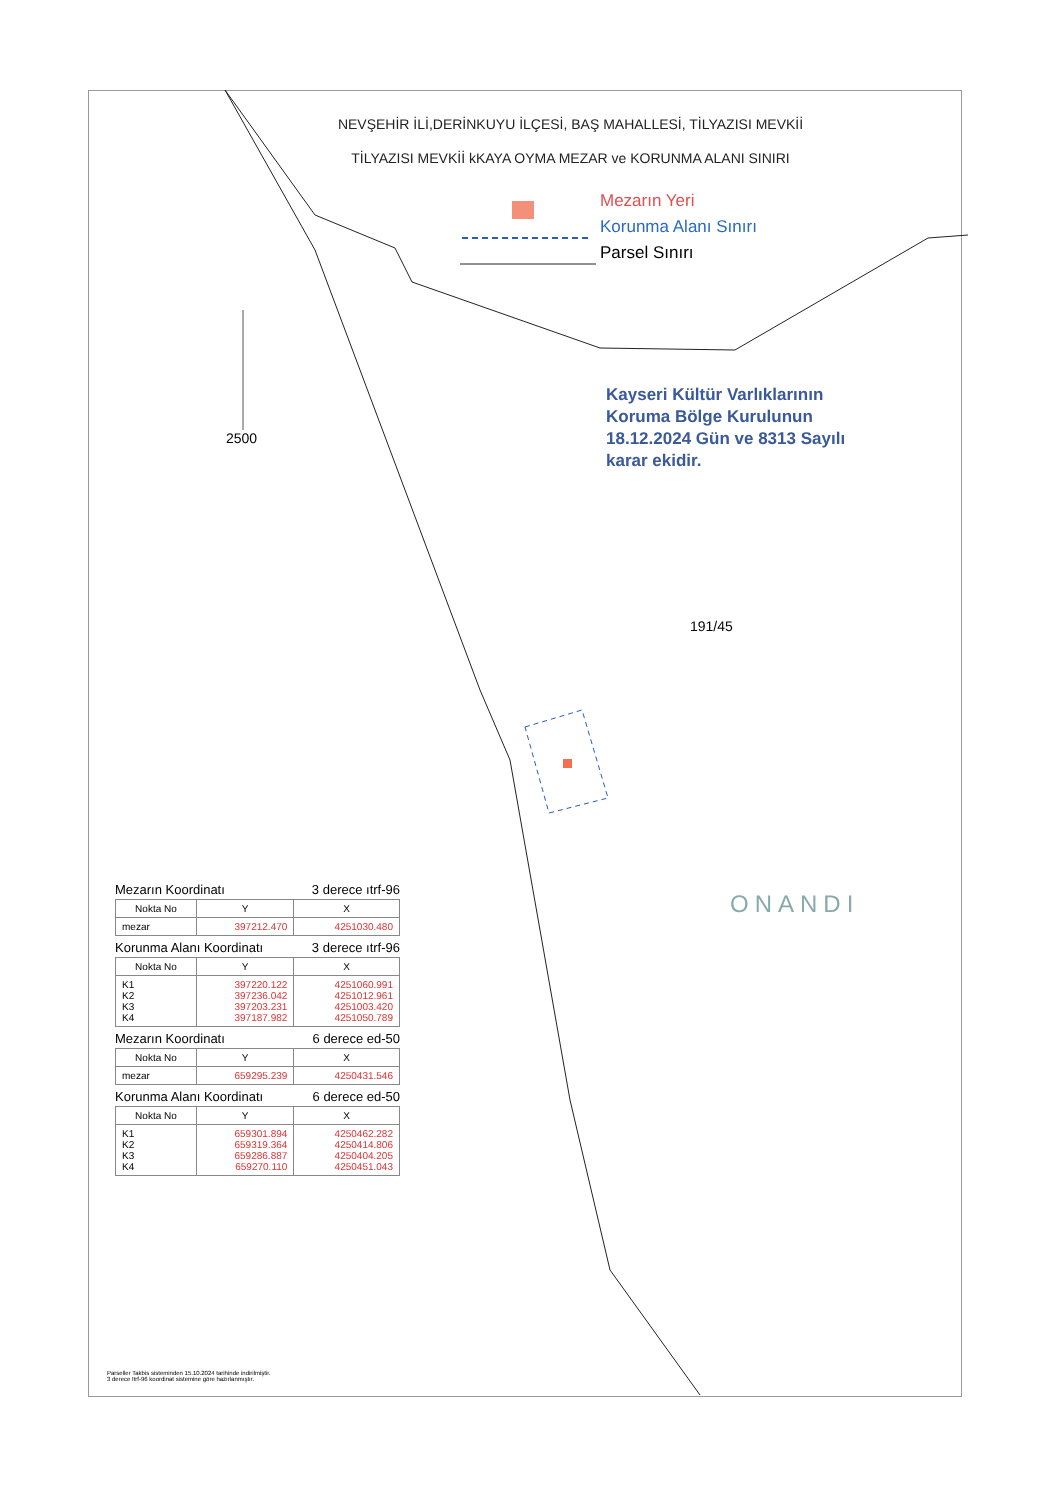NEVŞEHİR İLİ,DERİNKUYU İLÇESİ, BAŞ MAHALLESİ, TİLYAZISI MEVKİİ
TİLYAZISI MEVKİİ kKAYA OYMA MEZAR ve KORUNMA ALANI SINIRI
Mezarın Yeri
Korunma Alanı Sınırı
Parsel Sınırı
Kayseri Kültür Varlıklarının
Koruma Bölge Kurulunun
18.12.2024 Gün ve 8313 Sayılı
karar ekidir.
2500
191/45
ONANDI
Mezarın Koordinatı 3 derece ıtrf-96
| Nokta No | Y | X |
| --- | --- | --- |
| mezar | 397212.470 | 4251030.480 |
Korunma Alanı Koordinatı 3 derece ıtrf-96
| Nokta No | Y | X |
| --- | --- | --- |
| K1 K2 K3 K4 | 397220.122 397236.042 397203.231 397187.982 | 4251060.991 4251012.961 4251003.420 4251050.789 |
Mezarın Koordinatı 6 derece ed-50
| Nokta No | Y | X |
| --- | --- | --- |
| mezar | 659295.239 | 4250431.546 |
Korunma Alanı Koordinatı 6 derece ed-50
| Nokta No | Y | X |
| --- | --- | --- |
| K1 K2 K3 K4 | 659301.894 659319.364 659286.887 659270.110 | 4250462.282 4250414.806 4250404.205 4250451.043 |
Parseller Takbis sisteminden 15.10.2024 tarihinde indirilmiştir.
3 derece Itrf-96 koordinat sistemine göre hazırlanmıştır.